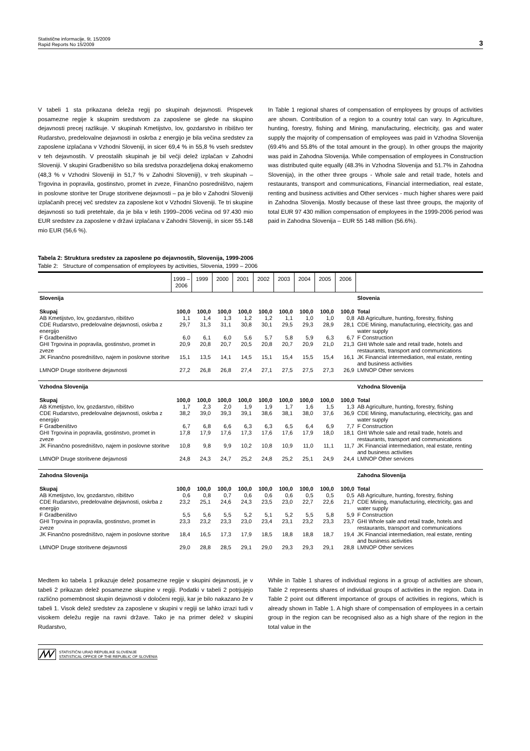Statistične informacije, št. 15/2009
Rapid Reports No 15/2009
3
V tabeli 1 sta prikazana deleža regij po skupinah dejavnosti. Prispevek posamezne regije k skupnim sredstvom za zaposlene se glede na skupino dejavnosti precej razlikuje. V skupinah Kmetijstvo, lov, gozdarstvo in ribištvo ter Rudarstvo, predelovalne dejavnosti in oskrba z energijo je bila večina sredstev za zaposlene izplačana v Vzhodni Sloveniji, in sicer 69,4 % in 55,8 % vseh sredstev v teh dejavnostih. V preostalih skupinah je bil večji delež izplačan v Zahodni Sloveniji. V skupini Gradbeništvo so bila sredstva porazdeljena dokaj enakomerno (48,3 % v Vzhodni Sloveniji in 51,7 % v Zahodni Sloveniji), v treh skupinah – Trgovina in popravila, gostinstvo, promet in zveze, Finančno posredništvo, najem in poslovne storitve ter Druge storitvene dejavnosti – pa je bilo v Zahodni Sloveniji izplačanih precej več sredstev za zaposlene kot v Vzhodni Sloveniji. Te tri skupine dejavnosti so tudi pretehtale, da je bila v letih 1999–2006 večina od 97.430 mio EUR sredstev za zaposlene v državi izplačana v Zahodni Sloveniji, in sicer 55.148 mio EUR (56,6 %).
In Table 1 regional shares of compensation of employees by groups of activities are shown. Contribution of a region to a country total can vary. In Agriculture, hunting, forestry, fishing and Mining, manufacturing, electricity, gas and water supply the majority of compensation of employees was paid in Vzhodna Slovenija (69.4% and 55.8% of the total amount in the group). In other groups the majority was paid in Zahodna Slovenija. While compensation of employees in Construction was distributed quite equally (48.3% in Vzhodna Slovenija and 51.7% in Zahodna Slovenija), in the other three groups - Whole sale and retail trade, hotels and restaurants, transport and communications, Financial intermediation, real estate, renting and business activities and Other services - much higher shares were paid in Zahodna Slovenija. Mostly because of these last three groups, the majority of total EUR 97 430 million compensation of employees in the 1999-2006 period was paid in Zahodna Slovenija – EUR 55 148 million (56.6%).
Tabela 2: Struktura sredstev za zaposlene po dejavnostih, Slovenija, 1999-2006
Table 2: Structure of compensation of employees by activities, Slovenia, 1999 – 2006
| | 1999 – 2006 | 1999 | 2000 | 2001 | 2002 | 2003 | 2004 | 2005 | 2006 | |
| --- | --- | --- | --- | --- | --- | --- | --- | --- | --- | --- |
| Slovenija | | | | | | | | | | Slovenia |
| Skupaj | 100,0 | 100,0 | 100,0 | 100,0 | 100,0 | 100,0 | 100,0 | 100,0 | 100,0 | Total |
| AB Kmetijstvo, lov, gozdarstvo, ribištvo | 1,1 | 1,4 | 1,3 | 1,2 | 1,2 | 1,1 | 1,0 | 1,0 | 0,8 | AB Agriculture, hunting, forestry, fishing |
| CDE Rudarstvo, predelovalne dejavnosti, oskrba z energijo | 29,7 | 31,3 | 31,1 | 30,8 | 30,1 | 29,5 | 29,3 | 28,9 | 28,1 | CDE Mining, manufacturing, electricity, gas and water supply |
| F Gradbeništvo | 6,0 | 6,1 | 6,0 | 5,6 | 5,7 | 5,8 | 5,9 | 6,3 | 6,7 | F Construction |
| GHI Trgovina in popravila, gostinstvo, promet in zveze | 20,9 | 20,8 | 20,7 | 20,5 | 20,8 | 20,7 | 20,9 | 21,0 | 21,3 | GHI Whole sale and retail trade, hotels and restaurants, transport and communications |
| JK Finančno posredništvo, najem in poslovne storitve | 15,1 | 13,5 | 14,1 | 14,5 | 15,1 | 15,4 | 15,5 | 15,4 | 16,1 | JK Financial intermediation, real estate, renting and business activities |
| LMNOP Druge storitvene dejavnosti | 27,2 | 26,8 | 26,8 | 27,4 | 27,1 | 27,5 | 27,5 | 27,3 | 26,9 | LMNOP Other services |
| Vzhodna Slovenija | | | | | | | | | | Vzhodna Slovenija |
| Skupaj | 100,0 | 100,0 | 100,0 | 100,0 | 100,0 | 100,0 | 100,0 | 100,0 | 100,0 | Total |
| AB Kmetijstvo, lov, gozdarstvo, ribištvo | 1,7 | 2,3 | 2,0 | 1,9 | 1,9 | 1,7 | 1,6 | 1,5 | 1,3 | AB Agriculture, hunting, forestry, fishing |
| CDE Rudarstvo, predelovalne dejavnosti, oskrba z energijo | 38,2 | 39,0 | 39,3 | 39,1 | 38,6 | 38,1 | 38,0 | 37,6 | 36,9 | CDE Mining, manufacturing, electricity, gas and water supply |
| F Gradbeništvo | 6,7 | 6,8 | 6,6 | 6,3 | 6,3 | 6,5 | 6,4 | 6,9 | 7,7 | F Construction |
| GHI Trgovina in popravila, gostinstvo, promet in zveze | 17,8 | 17,9 | 17,6 | 17,3 | 17,6 | 17,6 | 17,9 | 18,0 | 18,1 | GHI Whole sale and retail trade, hotels and restaurants, transport and communications |
| JK Finančno posredništvo, najem in poslovne storitve | 10,8 | 9,8 | 9,9 | 10,2 | 10,8 | 10,9 | 11,0 | 11,1 | 11,7 | JK Financial intermediation, real estate, renting and business activities |
| LMNOP Druge storitvene dejavnosti | 24,8 | 24,3 | 24,7 | 25,2 | 24,8 | 25,2 | 25,1 | 24,9 | 24,4 | LMNOP Other services |
| Zahodna Slovenija | | | | | | | | | | Zahodna Slovenija |
| Skupaj | 100,0 | 100,0 | 100,0 | 100,0 | 100,0 | 100,0 | 100,0 | 100,0 | 100,0 | Total |
| AB Kmetijstvo, lov, gozdarstvo, ribištvo | 0,6 | 0,8 | 0,7 | 0,6 | 0,6 | 0,6 | 0,5 | 0,5 | 0,5 | AB Agriculture, hunting, forestry, fishing |
| CDE Rudarstvo, predelovalne dejavnosti, oskrba z energijo | 23,2 | 25,1 | 24,6 | 24,3 | 23,5 | 23,0 | 22,7 | 22,6 | 21,7 | CDE Mining, manufacturing, electricity, gas and water supply |
| F Gradbeništvo | 5,5 | 5,6 | 5,5 | 5,2 | 5,1 | 5,2 | 5,5 | 5,8 | 5,9 | F Construction |
| GHI Trgovina in popravila, gostinstvo, promet in zveze | 23,3 | 23,2 | 23,3 | 23,0 | 23,4 | 23,1 | 23,2 | 23,3 | 23,7 | GHI Whole sale and retail trade, hotels and restaurants, transport and communications |
| JK Finančno posredništvo, najem in poslovne storitve | 18,4 | 16,5 | 17,3 | 17,9 | 18,5 | 18,8 | 18,8 | 18,7 | 19,4 | JK Financial intermediation, real estate, renting and business activities |
| LMNOP Druge storitvene dejavnosti | 29,0 | 28,8 | 28,5 | 29,1 | 29,0 | 29,3 | 29,3 | 29,1 | 28,8 | LMNOP Other services |
Medtem ko tabela 1 prikazuje delež posamezne regije v skupini dejavnosti, je v tabeli 2 prikazan delež posamezne skupine v regiji. Podatki v tabeli 2 potrjujejo različno pomembnost skupin dejavnosti v določeni regiji, kar je bilo nakazano že v tabeli 1. Visok delež sredstev za zaposlene v skupini v regiji se lahko izrazi tudi v visokem deležu regije na ravni države. Tako je na primer delež v skupini Rudarstvo,
While in Table 1 shares of individual regions in a group of activities are shown, Table 2 represents shares of individual groups of activities in the region. Data in Table 2 point out different importance of groups of activities in regions, which is already shown in Table 1. A high share of compensation of employees in a certain group in the region can be recognised also as a high share of the region in the total value in the
STATISTIČNI URAD REPUBLIKE SLOVENIJE
STATISTICAL OFFICE OF THE REPUBLIC OF SLOVENIA